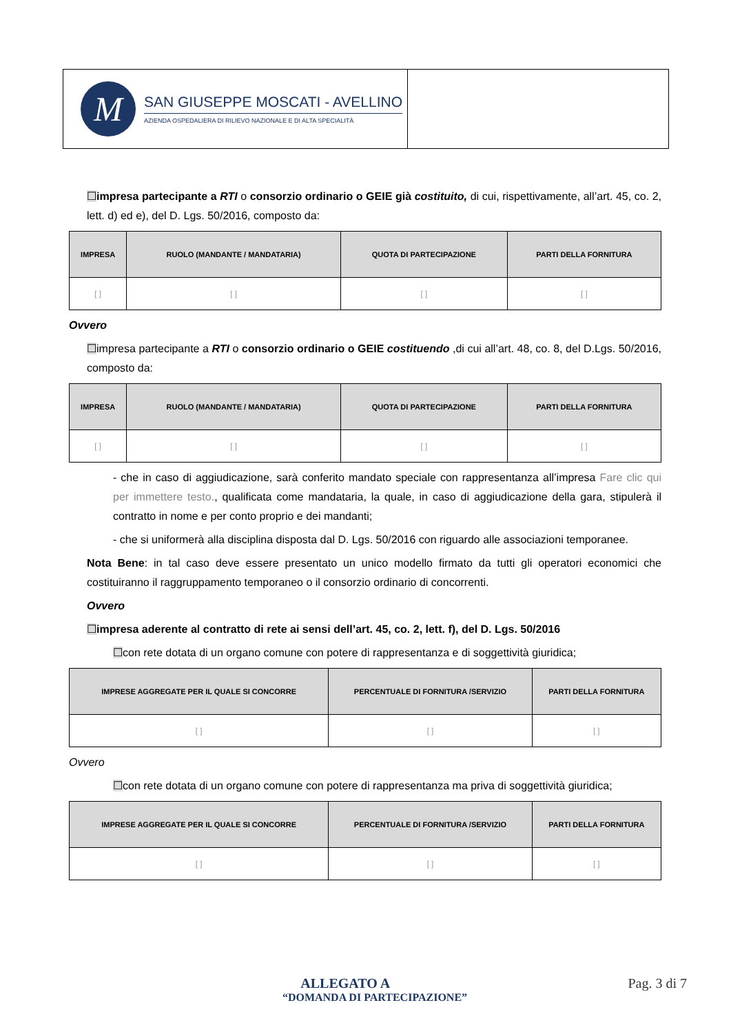M
SAN GIUSEPPE MOSCATI - AVELLINO
AZIENDA OSPEDALIERA DI RILIEVO NAZIONALE E DI ALTA SPECIALITÀ
☐impresa partecipante a RTI o consorzio ordinario o GEIE già costituito, di cui, rispettivamente, all’art. 45, co. 2, lett. d) ed e), del D. Lgs. 50/2016, composto da:
| IMPRESA | RUOLO (MANDANTE / MANDATARIA) | QUOTA DI PARTECIPAZIONE | PARTI DELLA FORNITURA |
| --- | --- | --- | --- |
| [ ] | [ ] | [ ] | [ ] |
Ovvero
☐impresa partecipante a RTI o consorzio ordinario o GEIE costituendo ,di cui all’art. 48, co. 8, del D.Lgs. 50/2016, composto da:
| IMPRESA | RUOLO (MANDANTE / MANDATARIA) | QUOTA DI PARTECIPAZIONE | PARTI DELLA FORNITURA |
| --- | --- | --- | --- |
| [ ] | [ ] | [ ] | [ ] |
- che in caso di aggiudicazione, sarà conferito mandato speciale con rappresentanza all’impresa Fare clic qui per immettere testo., qualificata come mandataria, la quale, in caso di aggiudicazione della gara, stipulerà il contratto in nome e per conto proprio e dei mandanti;
- che si uniformerà alla disciplina disposta dal D. Lgs. 50/2016 con riguardo alle associazioni temporanee.
Nota Bene: in tal caso deve essere presentato un unico modello firmato da tutti gli operatori economici che costituiranno il raggruppamento temporaneo o il consorzio ordinario di concorrenti.
Ovvero
☐impresa aderente al contratto di rete ai sensi dell’art. 45, co. 2, lett. f), del D. Lgs. 50/2016
☐con rete dotata di un organo comune con potere di rappresentanza e di soggettività giuridica;
| IMPRESE AGGREGATE PER IL QUALE SI CONCORRE | PERCENTUALE DI FORNITURA /SERVIZIO | PARTI DELLA FORNITURA |
| --- | --- | --- |
| [ ] | [ ] | [ ] |
Ovvero
☐con rete dotata di un organo comune con potere di rappresentanza ma priva di soggettività giuridica;
| IMPRESE AGGREGATE PER IL QUALE SI CONCORRE | PERCENTUALE DI FORNITURA /SERVIZIO | PARTI DELLA FORNITURA |
| --- | --- | --- |
| [ ] | [ ] | [ ] |
ALLEGATO A Pag. 3 di 7
“DOMANDA DI PARTECIPAZIONE”